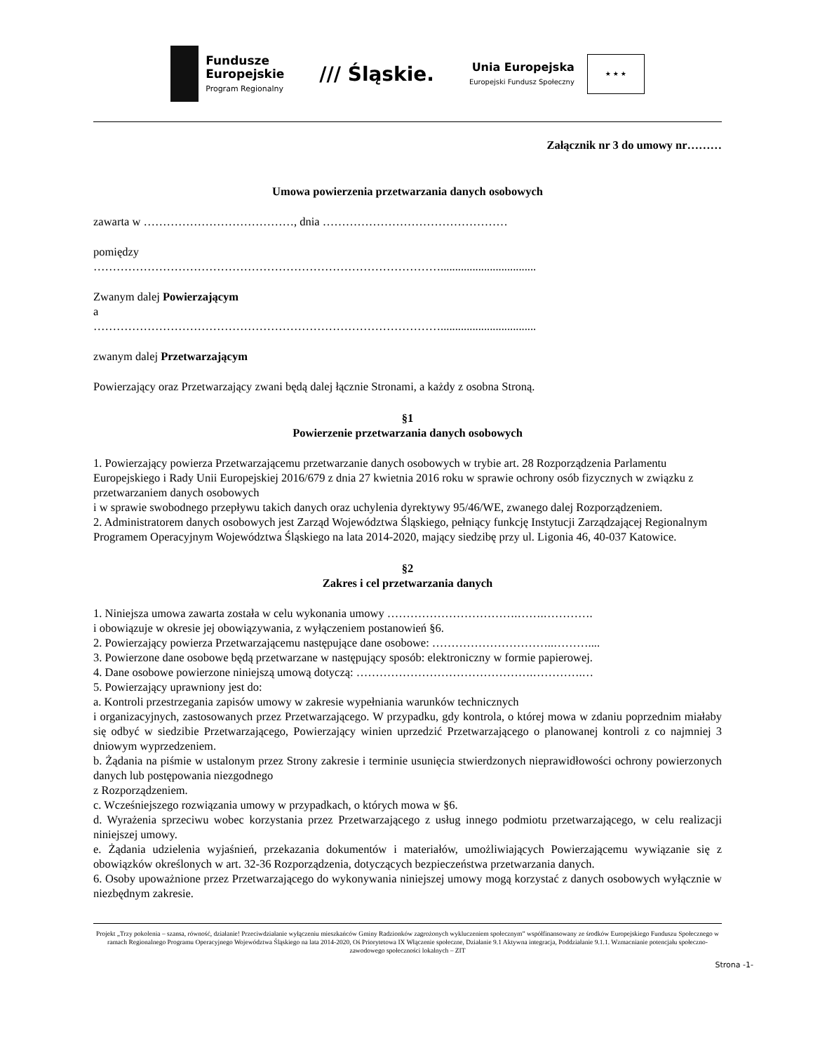Fundusze
Europejskie
Program Regionalny
/// Śląskie.
Unia Europejska
Europejski Fundusz Społeczny
★ ★ ★
Załącznik nr 3 do umowy nr………
Umowa powierzenia przetwarzania danych osobowych
zawarta w …………………………………, dnia …………………………………………
pomiędzy
……………………………………………………………………………….................................
Zwanym dalej Powierzającym
a
……………………………………………………………………………….................................
zwanym dalej Przetwarzającym
Powierzający oraz Przetwarzający zwani będą dalej łącznie Stronami, a każdy z osobna Stroną.
§1
Powierzenie przetwarzania danych osobowych
1. Powierzający powierza Przetwarzającemu przetwarzanie danych osobowych w trybie art. 28 Rozporządzenia Parlamentu Europejskiego i Rady Unii Europejskiej 2016/679 z dnia 27 kwietnia 2016 roku w sprawie ochrony osób fizycznych w związku z przetwarzaniem danych osobowych
i w sprawie swobodnego przepływu takich danych oraz uchylenia dyrektywy 95/46/WE, zwanego dalej Rozporządzeniem.
2. Administratorem danych osobowych jest Zarząd Województwa Śląskiego, pełniący funkcję Instytucji Zarządzającej Regionalnym Programem Operacyjnym Województwa Śląskiego na lata 2014-2020, mający siedzibę przy ul. Ligonia 46, 40-037 Katowice.
§2
Zakres i cel przetwarzania danych
1. Niniejsza umowa zawarta została w celu wykonania umowy …………………………….…….………….
i obowiązuje w okresie jej obowiązywania, z wyłączeniem postanowień §6.
2. Powierzający powierza Przetwarzającemu następujące dane osobowe: …………………………..………....
3. Powierzone dane osobowe będą przetwarzane w następujący sposób: elektroniczny w formie papierowej.
4. Dane osobowe powierzone niniejszą umową dotyczą: ……………………………………….………….…
5. Powierzający uprawniony jest do:
a. Kontroli przestrzegania zapisów umowy w zakresie wypełniania warunków technicznych
i organizacyjnych, zastosowanych przez Przetwarzającego. W przypadku, gdy kontrola, o której mowa w zdaniu poprzednim miałaby się odbyć w siedzibie Przetwarzającego, Powierzający winien uprzedzić Przetwarzającego o planowanej kontroli z co najmniej 3 dniowym wyprzedzeniem.
b. Żądania na piśmie w ustalonym przez Strony zakresie i terminie usunięcia stwierdzonych nieprawidłowości ochrony powierzonych danych lub postępowania niezgodnego
z Rozporządzeniem.
c. Wcześniejszego rozwiązania umowy w przypadkach, o których mowa w §6.
d. Wyrażenia sprzeciwu wobec korzystania przez Przetwarzającego z usług innego podmiotu przetwarzającego, w celu realizacji niniejszej umowy.
e. Żądania udzielenia wyjaśnień, przekazania dokumentów i materiałów, umożliwiających Powierzającemu wywiązanie się z obowiązków określonych w art. 32-36 Rozporządzenia, dotyczących bezpieczeństwa przetwarzania danych.
6. Osoby upoważnione przez Przetwarzającego do wykonywania niniejszej umowy mogą korzystać z danych osobowych wyłącznie w niezbędnym zakresie.
Projekt „Trzy pokolenia – szansa, równość, działanie! Przeciwdziałanie wyłączeniu mieszkańców Gminy Radzionków zagrożonych wykluczeniem społecznym” współfinansowany ze środków Europejskiego Funduszu Społecznego w ramach Regionalnego Programu Operacyjnego Województwa Śląskiego na lata 2014-2020, Oś Priorytetowa IX Włączenie społeczne, Działanie 9.1 Aktywna integracja, Poddziałanie 9.1.1. Wzmacnianie potencjału społeczno-zawodowego społeczności lokalnych – ZIT
Strona -1-